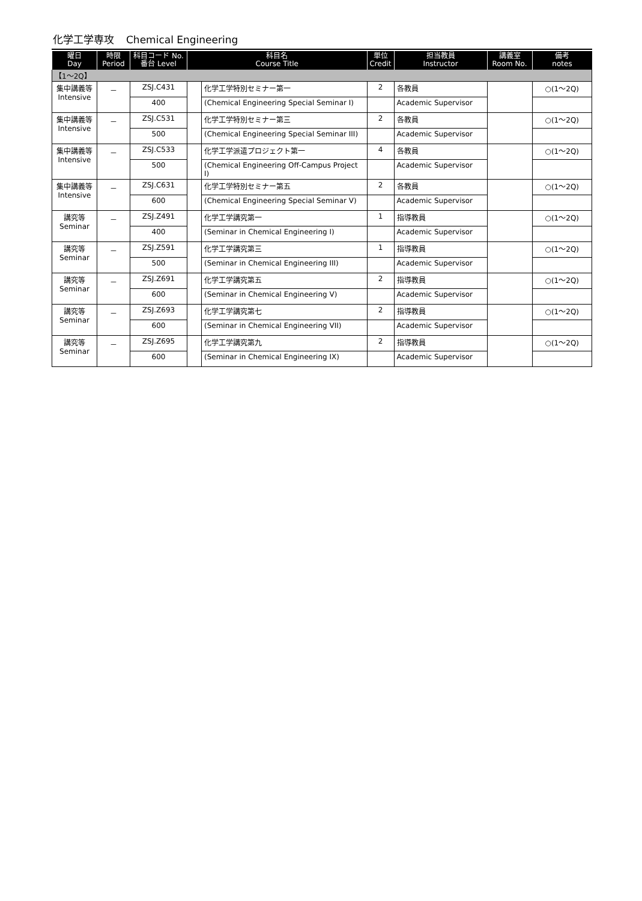化学工学専攻 Chemical Engineering
| 曜日 Day | 時限 Period | 科目コード No. 番台 Level | 科目名 Course Title | | 単位 Credit | 担当教員 Instructor | 講義室 Room No. | 備考 notes |
| --- | --- | --- | --- | --- | --- | --- | --- | --- |
| 【1～2Q】 | | | | | | | | |
| 集中講義等 Intensive | － | ZSJ.C431 | | 化学工学特別セミナー第一 | 2 | 各教員 | | ○(1～2Q) |
| | | 400 | | (Chemical Engineering Special Seminar I) | | Academic Supervisor | | |
| 集中講義等 Intensive | － | ZSJ.C531 | | 化学工学特別セミナー第三 | 2 | 各教員 | | ○(1～2Q) |
| | | 500 | | (Chemical Engineering Special Seminar III) | | Academic Supervisor | | |
| 集中講義等 Intensive | － | ZSJ.C533 | | 化学工学派遣プロジェクト第一 | 4 | 各教員 | | ○(1～2Q) |
| | | 500 | | (Chemical Engineering Off-Campus Project I) | | Academic Supervisor | | |
| 集中講義等 Intensive | － | ZSJ.C631 | | 化学工学特別セミナー第五 | 2 | 各教員 | | ○(1～2Q) |
| | | 600 | | (Chemical Engineering Special Seminar V) | | Academic Supervisor | | |
| 講究等 Seminar | － | ZSJ.Z491 | | 化学工学講究第一 | 1 | 指導教員 | | ○(1～2Q) |
| | | 400 | | (Seminar in Chemical Engineering I) | | Academic Supervisor | | |
| 講究等 Seminar | － | ZSJ.Z591 | | 化学工学講究第三 | 1 | 指導教員 | | ○(1～2Q) |
| | | 500 | | (Seminar in Chemical Engineering III) | | Academic Supervisor | | |
| 講究等 Seminar | － | ZSJ.Z691 | | 化学工学講究第五 | 2 | 指導教員 | | ○(1～2Q) |
| | | 600 | | (Seminar in Chemical Engineering V) | | Academic Supervisor | | |
| 講究等 Seminar | － | ZSJ.Z693 | | 化学工学講究第七 | 2 | 指導教員 | | ○(1～2Q) |
| | | 600 | | (Seminar in Chemical Engineering VII) | | Academic Supervisor | | |
| 講究等 Seminar | － | ZSJ.Z695 | | 化学工学講究第九 | 2 | 指導教員 | | ○(1～2Q) |
| | | 600 | | (Seminar in Chemical Engineering IX) | | Academic Supervisor | | |